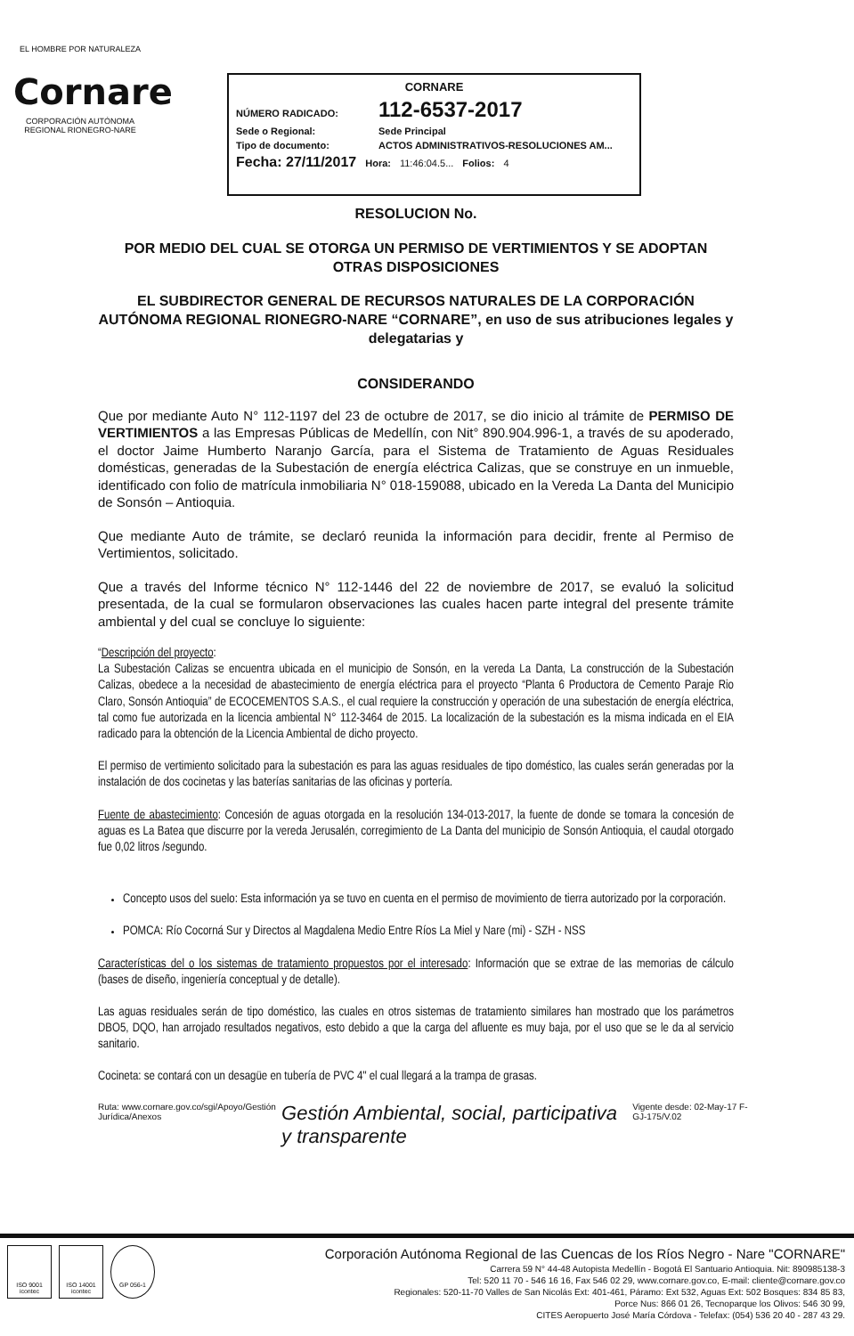EL HOMBRE POR NATURALEZA
Cornare
CORPORACIÓN AUTÓNOMA REGIONAL RIONEGRO-NARE
CORNARE
NÚMERO RADICADO: 112-6537-2017
Sede o Regional: Sede Principal
Tipo de documento: ACTOS ADMINISTRATIVOS-RESOLUCIONES AM...
Fecha: 27/11/2017 Hora: 11:46:04.5... Folios: 4
RESOLUCION No.
POR MEDIO DEL CUAL SE OTORGA UN PERMISO DE VERTIMIENTOS Y SE ADOPTAN OTRAS DISPOSICIONES
EL SUBDIRECTOR GENERAL DE RECURSOS NATURALES DE LA CORPORACIÓN AUTÓNOMA REGIONAL RIONEGRO-NARE “CORNARE”, en uso de sus atribuciones legales y delegatarias y
CONSIDERANDO
Que por mediante Auto N° 112-1197 del 23 de octubre de 2017, se dio inicio al trámite de PERMISO DE VERTIMIENTOS a las Empresas Públicas de Medellín, con Nit° 890.904.996-1, a través de su apoderado, el doctor Jaime Humberto Naranjo García, para el Sistema de Tratamiento de Aguas Residuales domésticas, generadas de la Subestación de energía eléctrica Calizas, que se construye en un inmueble, identificado con folio de matrícula inmobiliaria N° 018-159088, ubicado en la Vereda La Danta del Municipio de Sonsón – Antioquia.
Que mediante Auto de trámite, se declaró reunida la información para decidir, frente al Permiso de Vertimientos, solicitado.
Que a través del Informe técnico N° 112-1446 del 22 de noviembre de 2017, se evaluó la solicitud presentada, de la cual se formularon observaciones las cuales hacen parte integral del presente trámite ambiental y del cual se concluye lo siguiente:
“Descripción del proyecto:
La Subestación Calizas se encuentra ubicada en el municipio de Sonsón, en la vereda La Danta, La construcción de la Subestación Calizas, obedece a la necesidad de abastecimiento de energía eléctrica para el proyecto “Planta 6 Productora de Cemento Paraje Rio Claro, Sonsón Antioquia” de ECOCEMENTOS S.A.S., el cual requiere la construcción y operación de una subestación de energía eléctrica, tal como fue autorizada en la licencia ambiental N° 112-3464 de 2015. La localización de la subestación es la misma indicada en el EIA radicado para la obtención de la Licencia Ambiental de dicho proyecto.
El permiso de vertimiento solicitado para la subestación es para las aguas residuales de tipo doméstico, las cuales serán generadas por la instalación de dos cocinetas y las baterías sanitarias de las oficinas y portería.
Fuente de abastecimiento: Concesión de aguas otorgada en la resolución 134-013-2017, la fuente de donde se tomara la concesión de aguas es La Batea que discurre por la vereda Jerusalén, corregimiento de La Danta del municipio de Sonsón Antioquia, el caudal otorgado fue 0,02 litros /segundo.
Concepto usos del suelo: Esta información ya se tuvo en cuenta en el permiso de movimiento de tierra autorizado por la corporación.
POMCA: Río Cocorná Sur y Directos al Magdalena Medio Entre Ríos La Miel y Nare (mi) - SZH - NSS
Características del o los sistemas de tratamiento propuestos por el interesado: Información que se extrae de las memorias de cálculo (bases de diseño, ingeniería conceptual y de detalle).
Las aguas residuales serán de tipo doméstico, las cuales en otros sistemas de tratamiento similares han mostrado que los parámetros DBO5, DQO, han arrojado resultados negativos, esto debido a que la carga del afluente es muy baja, por el uso que se le da al servicio sanitario.
Cocineta: se contará con un desagüe en tubería de PVC 4" el cual llegará a la trampa de grasas.
Ruta: www.cornare.gov.co/sgi/Apoyo/Gestión Jurídica/Anexos Gestión Ambiental, social, participativa y transparente Vigente desde: 02-May-17 F-GJ-175/V.02
ISO 9001 icontec
ISO 14001 icontec
GP 056-1
Corporación Autónoma Regional de las Cuencas de los Ríos Negro - Nare "CORNARE"
Carrera 59 N° 44-48 Autopista Medellín - Bogotá El Santuario Antioquia. Nit: 890985138-3
Tel: 520 11 70 - 546 16 16, Fax 546 02 29, www.cornare.gov.co, E-mail: cliente@cornare.gov.co
Regionales: 520-11-70 Valles de San Nicolás Ext: 401-461, Páramo: Ext 532, Aguas Ext: 502 Bosques: 834 85 83,
Porce Nus: 866 01 26, Tecnoparque los Olivos: 546 30 99,
CITES Aeropuerto José María Córdova - Telefax: (054) 536 20 40 - 287 43 29.